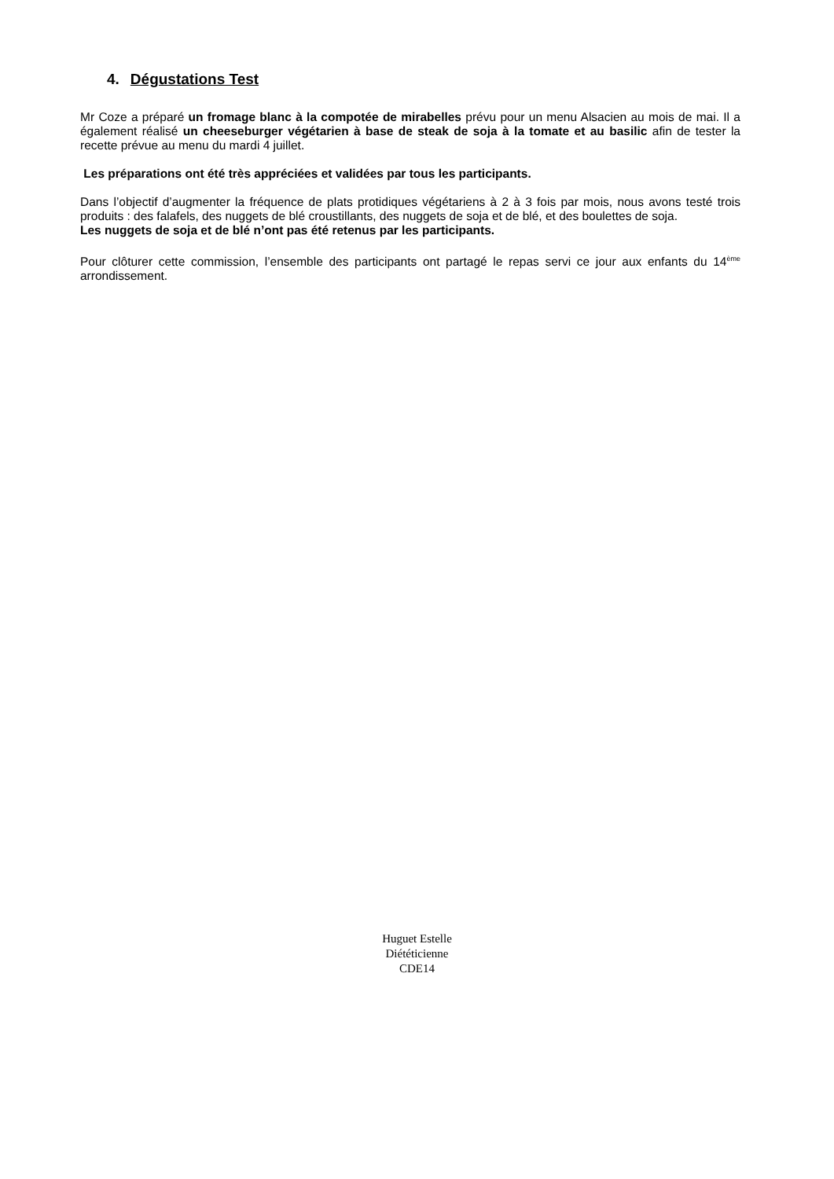4. Dégustations Test
Mr Coze a préparé un fromage blanc à la compotée de mirabelles prévu pour un menu Alsacien au mois de mai. Il a également réalisé un cheeseburger végétarien à base de steak de soja à la tomate et au basilic afin de tester la recette prévue au menu du mardi 4 juillet.
Les préparations ont été très appréciées et validées par tous les participants.
Dans l’objectif d’augmenter la fréquence de plats protidiques végétariens à 2 à 3 fois par mois, nous avons testé trois produits : des falafels, des nuggets de blé croustillants, des nuggets de soja et de blé, et des boulettes de soja.
Les nuggets de soja et de blé n’ont pas été retenus par les participants.
Pour clôturer cette commission, l’ensemble des participants ont partagé le repas servi ce jour aux enfants du 14<sup>ème</sup> arrondissement.
Huguet Estelle
Diététicienne
CDE14